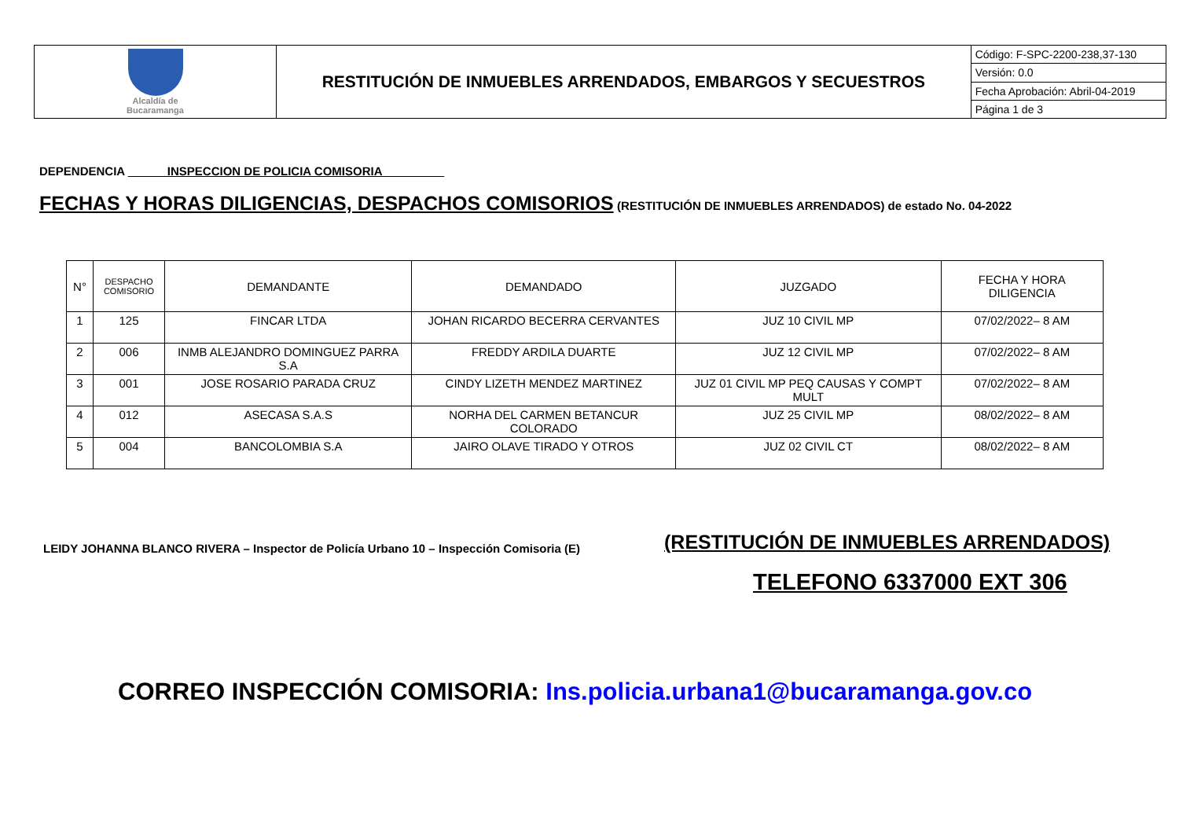| Alcaldía de Bucaramanga | RESTITUCIÓN DE INMUEBLES ARRENDADOS, EMBARGOS Y SECUESTROS | Código: F-SPC-2200-238,37-130 |
| | | Versión: 0.0 |
| | | Fecha Aprobación: Abril-04-2019 |
| | | Página 1 de 3 |
DEPENDENCIA ______INSPECCION DE POLICIA COMISORIA _________
FECHAS Y HORAS DILIGENCIAS, DESPACHOS COMISORIOS (RESTITUCIÓN DE INMUEBLES ARRENDADOS) de estado No. 04-2022
| N° | DESPACHO COMISORIO | DEMANDANTE | DEMANDADO | JUZGADO | FECHA Y HORA DILIGENCIA |
| --- | --- | --- | --- | --- | --- |
| 1 | 125 | FINCAR LTDA | JOHAN RICARDO BECERRA CERVANTES | JUZ 10 CIVIL MP | 07/02/2022– 8 AM |
| 2 | 006 | INMB ALEJANDRO DOMINGUEZ PARRA S.A | FREDDY ARDILA DUARTE | JUZ 12 CIVIL MP | 07/02/2022– 8 AM |
| 3 | 001 | JOSE ROSARIO PARADA CRUZ | CINDY LIZETH MENDEZ MARTINEZ | JUZ 01 CIVIL MP PEQ CAUSAS Y COMPT MULT | 07/02/2022– 8 AM |
| 4 | 012 | ASECASA S.A.S | NORHA DEL CARMEN BETANCUR COLORADO | JUZ 25 CIVIL MP | 08/02/2022– 8 AM |
| 5 | 004 | BANCOLOMBIA S.A | JAIRO OLAVE TIRADO Y OTROS | JUZ 02 CIVIL CT | 08/02/2022– 8 AM |
LEIDY JOHANNA BLANCO RIVERA – Inspector de Policía Urbano 10 – Inspección Comisoria (E)
(RESTITUCIÓN DE INMUEBLES ARRENDADOS)
TELEFONO 6337000 EXT 306
CORREO INSPECCIÓN COMISORIA: Ins.policia.urbana1@bucaramanga.gov.co